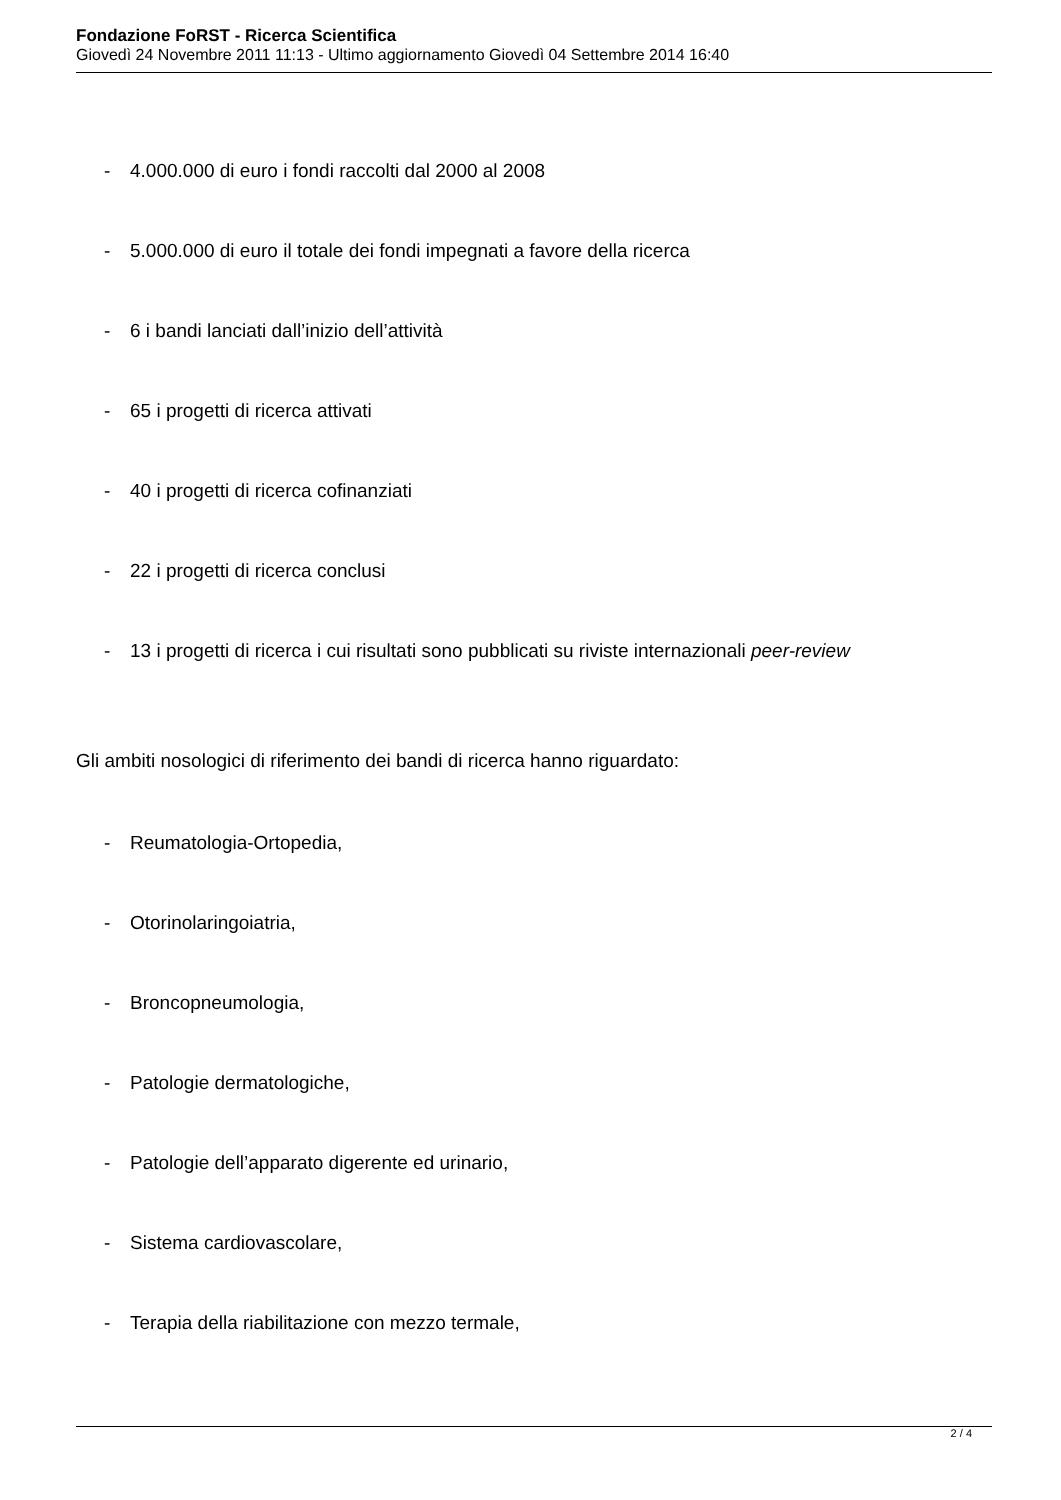Fondazione FoRST - Ricerca Scientifica
Giovedì 24 Novembre 2011 11:13 - Ultimo aggiornamento Giovedì 04 Settembre 2014 16:40
- 4.000.000 di euro i fondi raccolti dal 2000 al 2008
- 5.000.000 di euro il totale dei fondi impegnati a favore della ricerca
- 6 i bandi lanciati dall’inizio dell’attività
- 65 i progetti di ricerca attivati
- 40 i progetti di ricerca cofinanziati
- 22 i progetti di ricerca conclusi
- 13 i progetti di ricerca i cui risultati sono pubblicati su riviste internazionali peer-review
Gli ambiti nosologici di riferimento dei bandi di ricerca hanno riguardato:
- Reumatologia-Ortopedia,
- Otorinolaringoiatria,
- Broncopneumologia,
- Patologie dermatologiche,
- Patologie dell’apparato digerente ed urinario,
- Sistema cardiovascolare,
- Terapia della riabilitazione con mezzo termale,
2 / 4